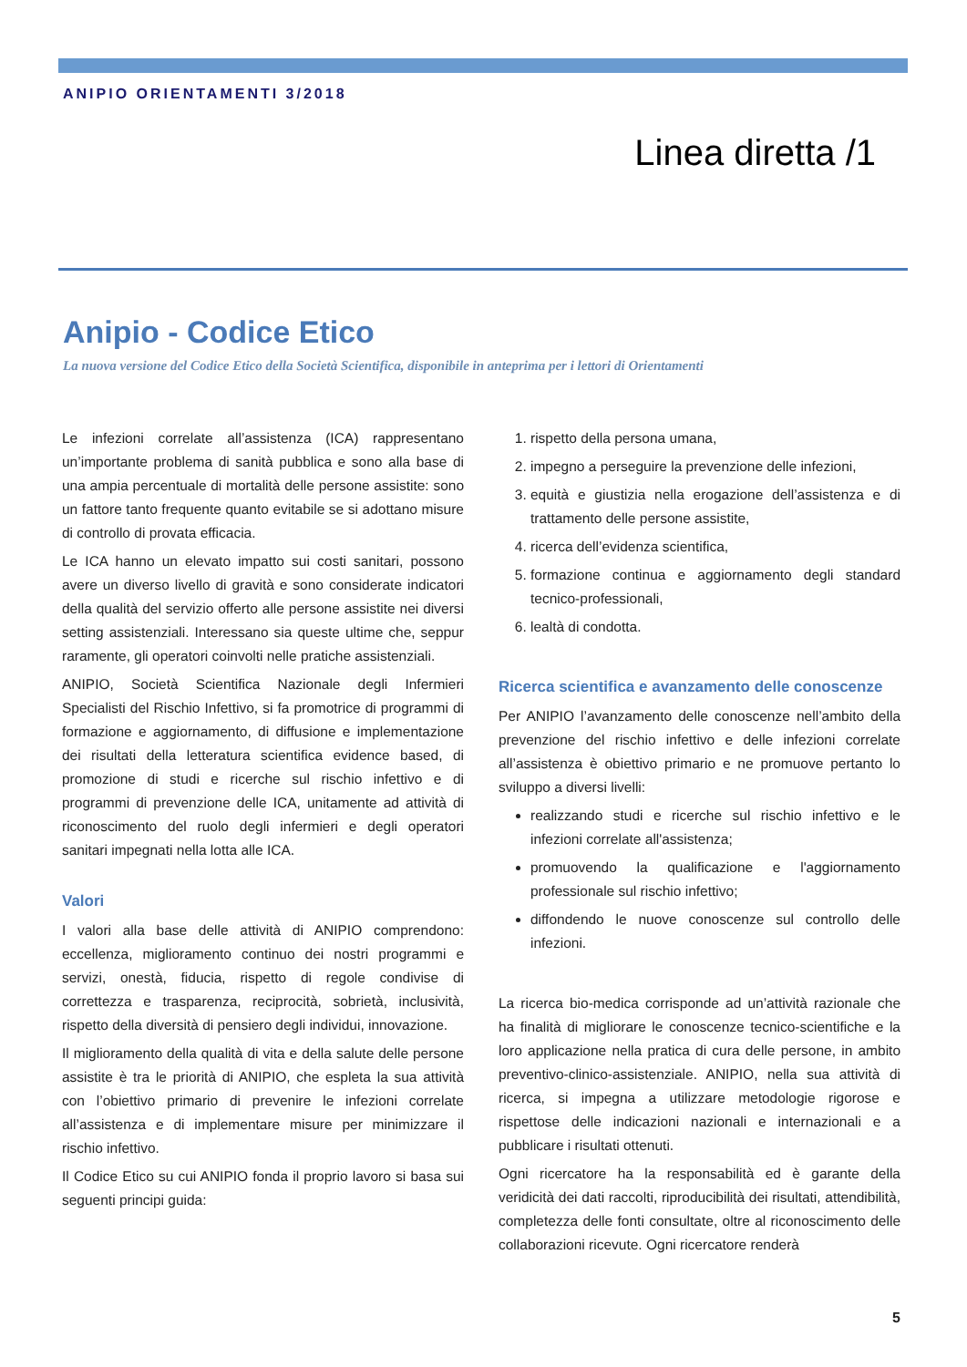ANIPIO ORIENTAMENTI 3/2018
Linea diretta /1
Anipio - Codice Etico
La nuova versione del Codice Etico della Società Scientifica, disponibile in anteprima per i lettori di Orientamenti
Le infezioni correlate all’assistenza (ICA) rappresentano un’importante problema di sanità pubblica e sono alla base di una ampia percentuale di mortalità delle persone assistite: sono un fattore tanto frequente quanto evitabile se si adottano misure di controllo di provata efficacia.
Le ICA hanno un elevato impatto sui costi sanitari, possono avere un diverso livello di gravità e sono considerate indicatori della qualità del servizio offerto alle persone assistite nei diversi setting assistenziali. Interessano sia queste ultime che, seppur raramente, gli operatori coinvolti nelle pratiche assistenziali.
ANIPIO, Società Scientifica Nazionale degli Infermieri Specialisti del Rischio Infettivo, si fa promotrice di programmi di formazione e aggiornamento, di diffusione e implementazione dei risultati della letteratura scientifica evidence based, di promozione di studi e ricerche sul rischio infettivo e di programmi di prevenzione delle ICA, unitamente ad attività di riconoscimento del ruolo degli infermieri e degli operatori sanitari impegnati nella lotta alle ICA.
Valori
I valori alla base delle attività di ANIPIO comprendono: eccellenza, miglioramento continuo dei nostri programmi e servizi, onestà, fiducia, rispetto di regole condivise di correttezza e trasparenza, reciprocità, sobrietà, inclusività, rispetto della diversità di pensiero degli individui, innovazione.
Il miglioramento della qualità di vita e della salute delle persone assistite è tra le priorità di ANIPIO, che espleta la sua attività con l’obiettivo primario di prevenire le infezioni correlate all’assistenza e di implementare misure per minimizzare il rischio infettivo.
Il Codice Etico su cui ANIPIO fonda il proprio lavoro si basa sui seguenti principi guida:
1. rispetto della persona umana,
2. impegno a perseguire la prevenzione delle infezioni,
3. equità e giustizia nella erogazione dell’assistenza e di trattamento delle persone assistite,
4. ricerca dell’evidenza scientifica,
5. formazione continua e aggiornamento degli standard tecnico-professionali,
6. lealtà di condotta.
Ricerca scientifica e avanzamento delle conoscenze
Per ANIPIO l’avanzamento delle conoscenze nell’ambito della prevenzione del rischio infettivo e delle infezioni correlate all’assistenza è obiettivo primario e ne promuove pertanto lo sviluppo a diversi livelli:
realizzando studi e ricerche sul rischio infettivo e le infezioni correlate all'assistenza;
promuovendo la qualificazione e l'aggiornamento professionale sul rischio infettivo;
diffondendo le nuove conoscenze sul controllo delle infezioni.
La ricerca bio-medica corrisponde ad un’attività razionale che ha finalità di migliorare le conoscenze tecnico-scientifiche e la loro applicazione nella pratica di cura delle persone, in ambito preventivo-clinico-assistenziale. ANIPIO, nella sua attività di ricerca, si impegna a utilizzare metodologie rigorose e rispettose delle indicazioni nazionali e internazionali e a pubblicare i risultati ottenuti.
Ogni ricercatore ha la responsabilità ed è garante della veridicità dei dati raccolti, riproducibilità dei risultati, attendibilità, completezza delle fonti consultate, oltre al riconoscimento delle collaborazioni ricevute. Ogni ricercatore renderà
5